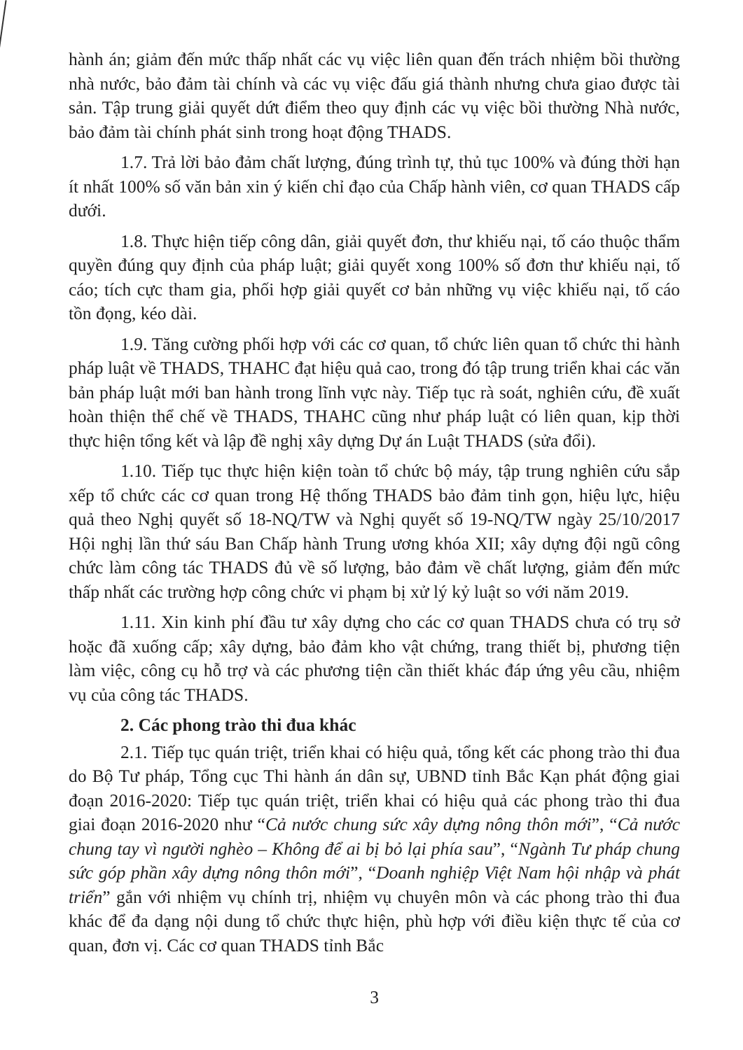hành án; giảm đến mức thấp nhất các vụ việc liên quan đến trách nhiệm bồi thường nhà nước, bảo đảm tài chính và các vụ việc đấu giá thành nhưng chưa giao được tài sản. Tập trung giải quyết dứt điểm theo quy định các vụ việc bồi thường Nhà nước, bảo đảm tài chính phát sinh trong hoạt động THADS.
1.7. Trả lời bảo đảm chất lượng, đúng trình tự, thủ tục 100% và đúng thời hạn ít nhất 100% số văn bản xin ý kiến chỉ đạo của Chấp hành viên, cơ quan THADS cấp dưới.
1.8. Thực hiện tiếp công dân, giải quyết đơn, thư khiếu nại, tố cáo thuộc thẩm quyền đúng quy định của pháp luật; giải quyết xong 100% số đơn thư khiếu nại, tố cáo; tích cực tham gia, phối hợp giải quyết cơ bản những vụ việc khiếu nại, tố cáo tồn đọng, kéo dài.
1.9. Tăng cường phối hợp với các cơ quan, tổ chức liên quan tổ chức thi hành pháp luật về THADS, THAHC đạt hiệu quả cao, trong đó tập trung triển khai các văn bản pháp luật mới ban hành trong lĩnh vực này. Tiếp tục rà soát, nghiên cứu, đề xuất hoàn thiện thể chế về THADS, THAHC cũng như pháp luật có liên quan, kịp thời thực hiện tổng kết và lập đề nghị xây dựng Dự án Luật THADS (sửa đổi).
1.10. Tiếp tục thực hiện kiện toàn tổ chức bộ máy, tập trung nghiên cứu sắp xếp tổ chức các cơ quan trong Hệ thống THADS bảo đảm tinh gọn, hiệu lực, hiệu quả theo Nghị quyết số 18-NQ/TW và Nghị quyết số 19-NQ/TW ngày 25/10/2017 Hội nghị lần thứ sáu Ban Chấp hành Trung ương khóa XII; xây dựng đội ngũ công chức làm công tác THADS đủ về số lượng, bảo đảm về chất lượng, giảm đến mức thấp nhất các trường hợp công chức vi phạm bị xử lý kỷ luật so với năm 2019.
1.11. Xin kinh phí đầu tư xây dựng cho các cơ quan THADS chưa có trụ sở hoặc đã xuống cấp; xây dựng, bảo đảm kho vật chứng, trang thiết bị, phương tiện làm việc, công cụ hỗ trợ và các phương tiện cần thiết khác đáp ứng yêu cầu, nhiệm vụ của công tác THADS.
2. Các phong trào thi đua khác
2.1. Tiếp tục quán triệt, triển khai có hiệu quả, tổng kết các phong trào thi đua do Bộ Tư pháp, Tổng cục Thi hành án dân sự, UBND tỉnh Bắc Kạn phát động giai đoạn 2016-2020: Tiếp tục quán triệt, triển khai có hiệu quả các phong trào thi đua giai đoạn 2016-2020 như “Cả nước chung sức xây dựng nông thôn mới”, “Cả nước chung tay vì người nghèo – Không để ai bị bỏ lại phía sau”, “Ngành Tư pháp chung sức góp phần xây dựng nông thôn mới”, “Doanh nghiệp Việt Nam hội nhập và phát triển” gắn với nhiệm vụ chính trị, nhiệm vụ chuyên môn và các phong trào thi đua khác để đa dạng nội dung tổ chức thực hiện, phù hợp với điều kiện thực tế của cơ quan, đơn vị. Các cơ quan THADS tỉnh Bắc
3